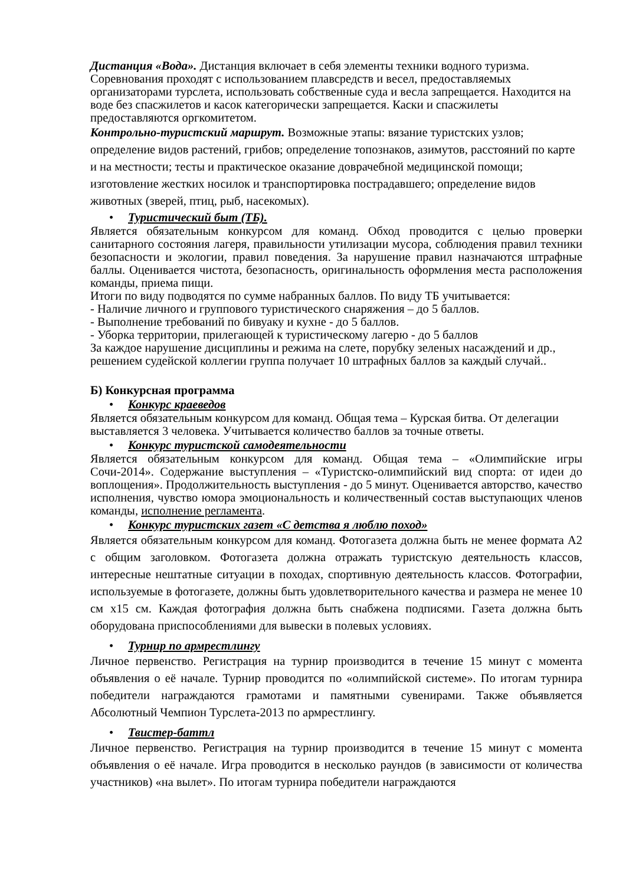Дистанция «Вода». Дистанция включает в себя элементы техники водного туризма. Соревнования проходят с использованием плавсредств и весел, предоставляемых организаторами турслета, использовать собственные суда и весла запрещается. Находится на воде без спасжилетов и касок категорически запрещается. Каски и спасжилеты предоставляются оргкомитетом.
Контрольно-туристский маршрут. Возможные этапы: вязание туристских узлов; определение видов растений, грибов; определение топознаков, азимутов, расстояний по карте и на местности; тесты и практическое оказание доврачебной медицинской помощи; изготовление жестких носилок и транспортировка пострадавшего; определение видов животных (зверей, птиц, рыб, насекомых).
• Туристический быт (ТБ).
Является обязательным конкурсом для команд. Обход проводится с целью проверки санитарного состояния лагеря, правильности утилизации мусора, соблюдения правил техники безопасности и экологии, правил поведения. За нарушение правил назначаются штрафные баллы. Оценивается чистота, безопасность, оригинальность оформления места расположения команды, приема пищи.
Итоги по виду подводятся по сумме набранных баллов. По виду ТБ учитывается:
- Наличие личного и группового туристического снаряжения – до 5 баллов.
- Выполнение требований по бивуаку и кухне - до 5 баллов.
- Уборка территории, прилегающей к туристическому лагерю - до 5 баллов
За каждое нарушение дисциплины и режима на слете, порубку зеленых насаждений и др., решением судейской коллегии группа получает 10 штрафных баллов за каждый случай..
Б) Конкурсная программа
• Конкурс краеведов
Является обязательным конкурсом для команд. Общая тема – Курская битва. От делегации выставляется 3 человека. Учитывается количество баллов за точные ответы.
• Конкурс туристской самодеятельности
Является обязательным конкурсом для команд. Общая тема – «Олимпийские игры Сочи-2014». Содержание выступления – «Туристско-олимпийский вид спорта: от идеи до воплощения». Продолжительность выступления - до 5 минут. Оценивается авторство, качество исполнения, чувство юмора эмоциональность и количественный состав выступающих членов команды, исполнение регламента.
• Конкурс туристских газет «С детства я люблю поход»
Является обязательным конкурсом для команд. Фотогазета должна быть не менее формата А2 с общим заголовком. Фотогазета должна отражать туристскую деятельность классов, интересные нештатные ситуации в походах, спортивную деятельность классов. Фотографии, используемые в фотогазете, должны быть удовлетворительного качества и размера не менее 10 см х15 см. Каждая фотография должна быть снабжена подписями. Газета должна быть оборудована приспособлениями для вывески в полевых условиях.
• Турнир по армрестлингу
Личное первенство. Регистрация на турнир производится в течение 15 минут с момента объявления о её начале. Турнир проводится по «олимпийской системе». По итогам турнира победители награждаются грамотами и памятными сувенирами. Также объявляется Абсолютный Чемпион Турслета-2013 по армрестлингу.
• Твистер-баттл
Личное первенство. Регистрация на турнир производится в течение 15 минут с момента объявления о её начале. Игра проводится в несколько раундов (в зависимости от количества участников) «на вылет». По итогам турнира победители награждаются